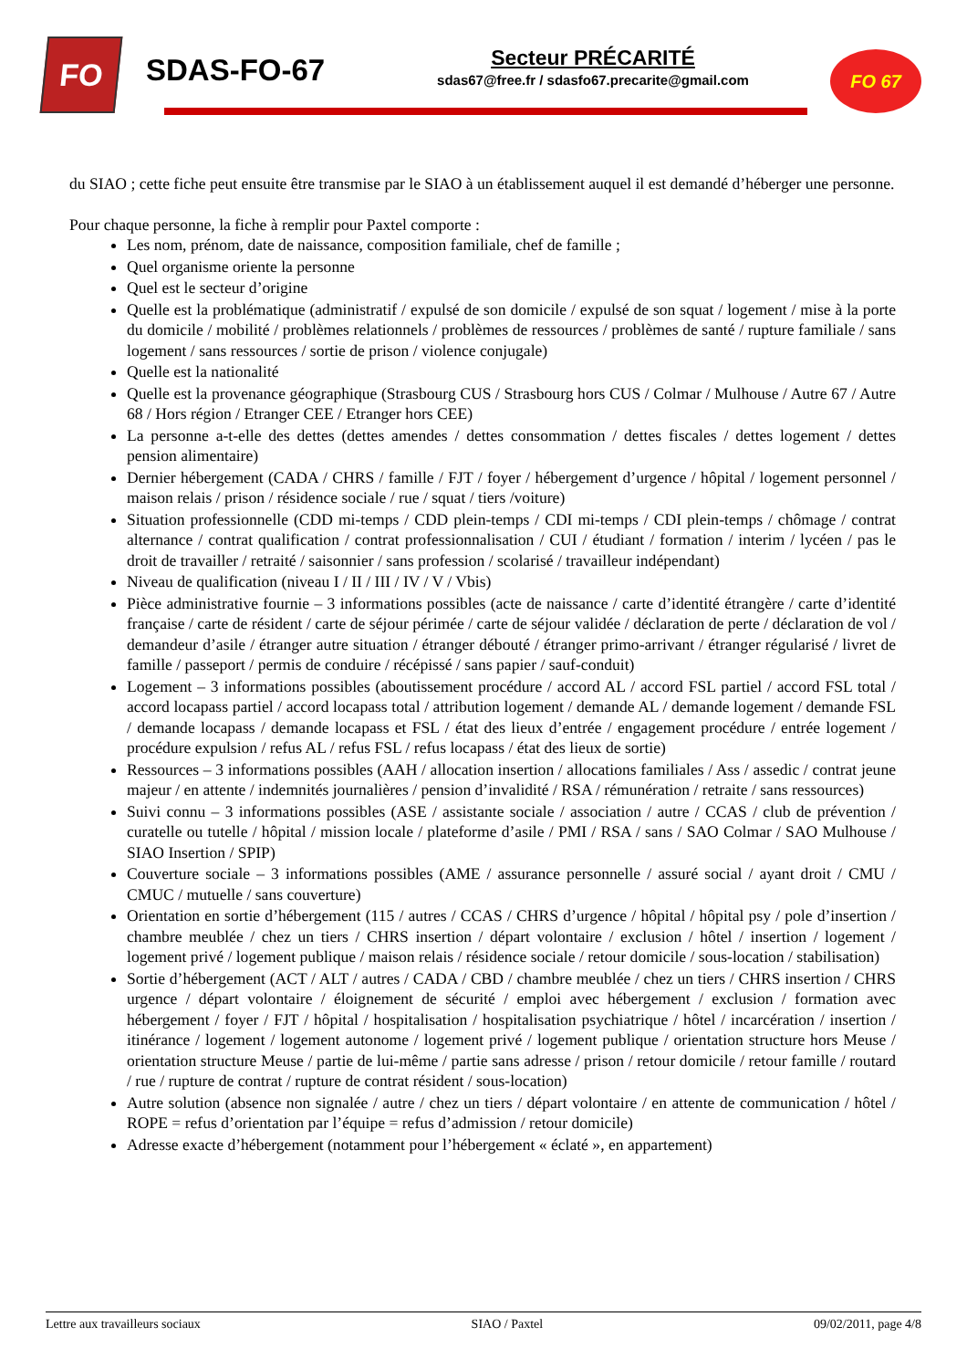FO
SDAS-FO-67
Secteur PRÉCARITÉ
sdas67@free.fr / sdasfo67.precarite@gmail.com
FO 67
du SIAO ; cette fiche peut ensuite être transmise par le SIAO à un établissement auquel il est demandé d’héberger une personne.
Pour chaque personne, la fiche à remplir pour Paxtel comporte :
Les nom, prénom, date de naissance, composition familiale, chef de famille ;
Quel organisme oriente la personne
Quel est le secteur d’origine
Quelle est la problématique (administratif / expulsé de son domicile / expulsé de son squat / logement / mise à la porte du domicile / mobilité / problèmes relationnels / problèmes de ressources / problèmes de santé / rupture familiale / sans logement / sans ressources / sortie de prison / violence conjugale)
Quelle est la nationalité
Quelle est la provenance géographique (Strasbourg CUS / Strasbourg hors CUS / Colmar / Mulhouse / Autre 67 / Autre 68 / Hors région / Etranger CEE / Etranger hors CEE)
La personne a-t-elle des dettes (dettes amendes / dettes consommation / dettes fiscales / dettes logement / dettes pension alimentaire)
Dernier hébergement (CADA / CHRS / famille / FJT / foyer / hébergement d’urgence / hôpital / logement personnel / maison relais / prison / résidence sociale / rue / squat / tiers /voiture)
Situation professionnelle (CDD mi-temps / CDD plein-temps / CDI mi-temps / CDI plein-temps / chômage / contrat alternance / contrat qualification / contrat professionnalisation / CUI / étudiant / formation / interim / lycéen / pas le droit de travailler / retraité / saisonnier / sans profession / scolarisé / travailleur indépendant)
Niveau de qualification (niveau I / II / III / IV / V / Vbis)
Pièce administrative fournie – 3 informations possibles (acte de naissance / carte d’identité étrangère / carte d’identité française / carte de résident / carte de séjour périmée / carte de séjour validée / déclaration de perte / déclaration de vol / demandeur d’asile / étranger autre situation / étranger débouté / étranger primo-arrivant / étranger régularisé / livret de famille / passeport / permis de conduire / récépissé / sans papier / sauf-conduit)
Logement – 3 informations possibles (aboutissement procédure / accord AL / accord FSL partiel / accord FSL total / accord locapass partiel / accord locapass total / attribution logement / demande AL / demande logement / demande FSL / demande locapass / demande locapass et FSL / état des lieux d’entrée / engagement procédure / entrée logement / procédure expulsion / refus AL / refus FSL / refus locapass / état des lieux de sortie)
Ressources – 3 informations possibles (AAH / allocation insertion / allocations familiales / Ass / assedic / contrat jeune majeur / en attente / indemnités journalières / pension d’invalidité / RSA / rémunération / retraite / sans ressources)
Suivi connu – 3 informations possibles (ASE / assistante sociale / association / autre / CCAS / club de prévention / curatelle ou tutelle / hôpital / mission locale / plateforme d’asile / PMI / RSA / sans / SAO Colmar / SAO Mulhouse / SIAO Insertion / SPIP)
Couverture sociale – 3 informations possibles (AME / assurance personnelle / assuré social / ayant droit / CMU / CMUC / mutuelle / sans couverture)
Orientation en sortie d’hébergement (115 / autres / CCAS / CHRS d’urgence / hôpital / hôpital psy / pole d’insertion / chambre meublée / chez un tiers / CHRS insertion / départ volontaire / exclusion / hôtel / insertion / logement / logement privé / logement publique / maison relais / résidence sociale / retour domicile / sous-location / stabilisation)
Sortie d’hébergement (ACT / ALT / autres / CADA / CBD / chambre meublée / chez un tiers / CHRS insertion / CHRS urgence / départ volontaire / éloignement de sécurité / emploi avec hébergement / exclusion / formation avec hébergement / foyer / FJT / hôpital / hospitalisation / hospitalisation psychiatrique / hôtel / incarcération / insertion / itinérance / logement / logement autonome / logement privé / logement publique / orientation structure hors Meuse / orientation structure Meuse / partie de lui-même / partie sans adresse / prison / retour domicile / retour famille / routard / rue / rupture de contrat / rupture de contrat résident / sous-location)
Autre solution (absence non signalée / autre / chez un tiers / départ volontaire / en attente de communication / hôtel / ROPE = refus d’orientation par l’équipe = refus d’admission / retour domicile)
Adresse exacte d’hébergement (notamment pour l’hébergement « éclaté », en appartement)
Lettre aux travailleurs sociaux SIAO / Paxtel 09/02/2011, page 4/8